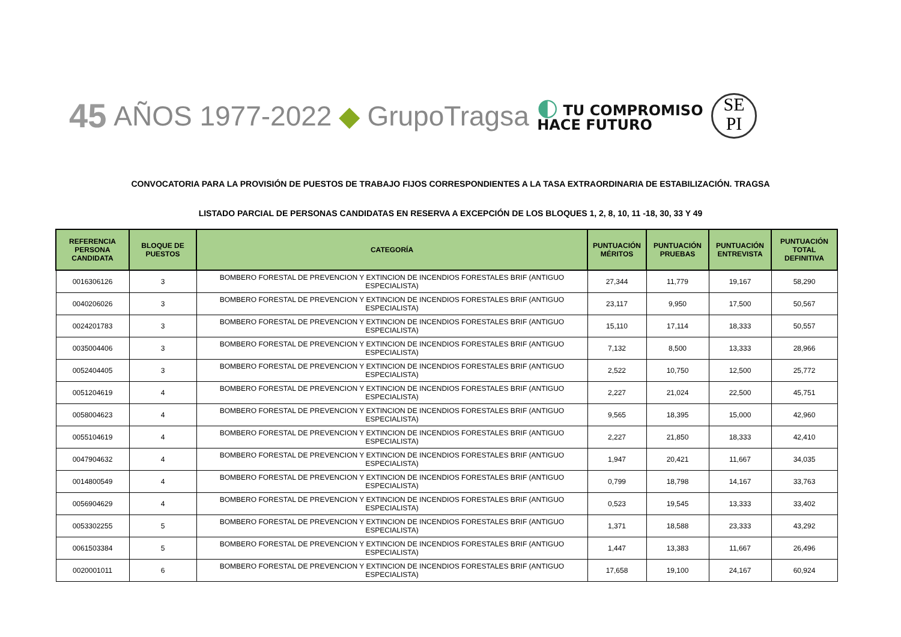45 AÑOS 1977-2022 ◆ GrupoTragsa
◐ TU COMPROMISO
HACE FUTURO
SE
PI
CONVOCATORIA PARA LA PROVISIÓN DE PUESTOS DE TRABAJO FIJOS CORRESPONDIENTES A LA TASA EXTRAORDINARIA DE ESTABILIZACIÓN. TRAGSA
LISTADO PARCIAL DE PERSONAS CANDIDATAS EN RESERVA A EXCEPCIÓN DE LOS BLOQUES 1, 2, 8, 10, 11 -18, 30, 33 Y 49
| REFERENCIA PERSONA CANDIDATA | BLOQUE DE PUESTOS | CATEGORÍA | PUNTUACIÓN MÉRITOS | PUNTUACIÓN PRUEBAS | PUNTUACIÓN ENTREVISTA | PUNTUACIÓN TOTAL DEFINITIVA |
| --- | --- | --- | --- | --- | --- | --- |
| 0016306126 | 3 | BOMBERO FORESTAL DE PREVENCION Y EXTINCION DE INCENDIOS FORESTALES BRIF (ANTIGUO ESPECIALISTA) | 27,344 | 11,779 | 19,167 | 58,290 |
| 0040206026 | 3 | BOMBERO FORESTAL DE PREVENCION Y EXTINCION DE INCENDIOS FORESTALES BRIF (ANTIGUO ESPECIALISTA) | 23,117 | 9,950 | 17,500 | 50,567 |
| 0024201783 | 3 | BOMBERO FORESTAL DE PREVENCION Y EXTINCION DE INCENDIOS FORESTALES BRIF (ANTIGUO ESPECIALISTA) | 15,110 | 17,114 | 18,333 | 50,557 |
| 0035004406 | 3 | BOMBERO FORESTAL DE PREVENCION Y EXTINCION DE INCENDIOS FORESTALES BRIF (ANTIGUO ESPECIALISTA) | 7,132 | 8,500 | 13,333 | 28,966 |
| 0052404405 | 3 | BOMBERO FORESTAL DE PREVENCION Y EXTINCION DE INCENDIOS FORESTALES BRIF (ANTIGUO ESPECIALISTA) | 2,522 | 10,750 | 12,500 | 25,772 |
| 0051204619 | 4 | BOMBERO FORESTAL DE PREVENCION Y EXTINCION DE INCENDIOS FORESTALES BRIF (ANTIGUO ESPECIALISTA) | 2,227 | 21,024 | 22,500 | 45,751 |
| 0058004623 | 4 | BOMBERO FORESTAL DE PREVENCION Y EXTINCION DE INCENDIOS FORESTALES BRIF (ANTIGUO ESPECIALISTA) | 9,565 | 18,395 | 15,000 | 42,960 |
| 0055104619 | 4 | BOMBERO FORESTAL DE PREVENCION Y EXTINCION DE INCENDIOS FORESTALES BRIF (ANTIGUO ESPECIALISTA) | 2,227 | 21,850 | 18,333 | 42,410 |
| 0047904632 | 4 | BOMBERO FORESTAL DE PREVENCION Y EXTINCION DE INCENDIOS FORESTALES BRIF (ANTIGUO ESPECIALISTA) | 1,947 | 20,421 | 11,667 | 34,035 |
| 0014800549 | 4 | BOMBERO FORESTAL DE PREVENCION Y EXTINCION DE INCENDIOS FORESTALES BRIF (ANTIGUO ESPECIALISTA) | 0,799 | 18,798 | 14,167 | 33,763 |
| 0056904629 | 4 | BOMBERO FORESTAL DE PREVENCION Y EXTINCION DE INCENDIOS FORESTALES BRIF (ANTIGUO ESPECIALISTA) | 0,523 | 19,545 | 13,333 | 33,402 |
| 0053302255 | 5 | BOMBERO FORESTAL DE PREVENCION Y EXTINCION DE INCENDIOS FORESTALES BRIF (ANTIGUO ESPECIALISTA) | 1,371 | 18,588 | 23,333 | 43,292 |
| 0061503384 | 5 | BOMBERO FORESTAL DE PREVENCION Y EXTINCION DE INCENDIOS FORESTALES BRIF (ANTIGUO ESPECIALISTA) | 1,447 | 13,383 | 11,667 | 26,496 |
| 0020001011 | 6 | BOMBERO FORESTAL DE PREVENCION Y EXTINCION DE INCENDIOS FORESTALES BRIF (ANTIGUO ESPECIALISTA) | 17,658 | 19,100 | 24,167 | 60,924 |